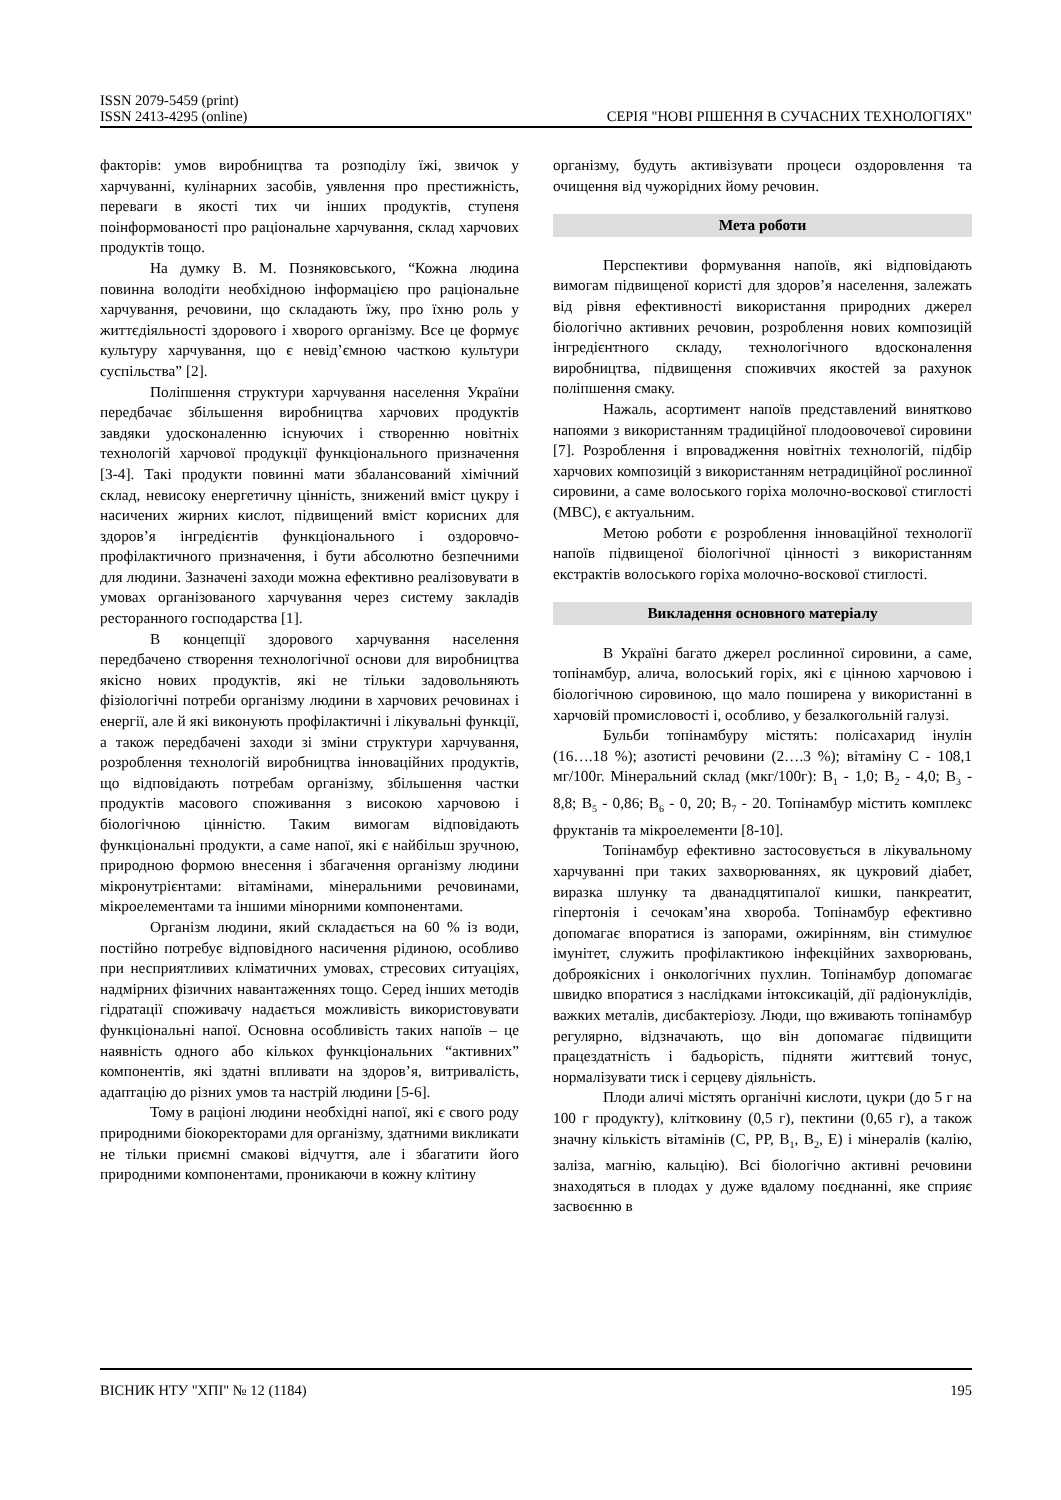ISSN 2079-5459 (print)
ISSN 2413-4295 (online)
СЕРІЯ "НОВІ РІШЕННЯ В СУЧАСНИХ ТЕХНОЛОГІЯХ"
факторів: умов виробництва та розподілу їжі, звичок у харчуванні, кулінарних засобів, уявлення про престижність, переваги в якості тих чи інших продуктів, ступеня поінформованості про раціональне харчування, склад харчових продуктів тощо.
На думку В. М. Позняковського, “Кожна людина повинна володіти необхідною інформацією про раціональне харчування, речовини, що складають їжу, про їхню роль у життєдіяльності здорового і хворого організму. Все це формує культуру харчування, що є невід’ємною часткою культури суспільства” [2].
Поліпшення структури харчування населення України передбачає збільшення виробництва харчових продуктів завдяки удосконаленню існуючих і створенню новітніх технологій харчової продукції функціонального призначення [3-4]. Такі продукти повинні мати збалансований хімічний склад, невисоку енергетичну цінність, знижений вміст цукру і насичених жирних кислот, підвищений вміст корисних для здоров’я інгредієнтів функціонального і оздоровчо-профілактичного призначення, і бути абсолютно безпечними для людини. Зазначені заходи можна ефективно реалізовувати в умовах організованого харчування через систему закладів ресторанного господарства [1].
В концепції здорового харчування населення передбачено створення технологічної основи для виробництва якісно нових продуктів, які не тільки задовольняють фізіологічні потреби організму людини в харчових речовинах і енергії, але й які виконують профілактичні і лікувальні функції, а також передбачені заходи зі зміни структури харчування, розроблення технологій виробництва інноваційних продуктів, що відповідають потребам організму, збільшення частки продуктів масового споживання з високою харчовою і біологічною цінністю. Таким вимогам відповідають функціональні продукти, а саме напої, які є найбільш зручною, природною формою внесення і збагачення організму людини мікронутрієнтами: вітамінами, мінеральними речовинами, мікроелементами та іншими мінорними компонентами.
Організм людини, який складається на 60 % із води, постійно потребує відповідного насичення рідиною, особливо при несприятливих кліматичних умовах, стресових ситуаціях, надмірних фізичних навантаженнях тощо. Серед інших методів гідратації споживачу надається можливість використовувати функціональні напої. Основна особливість таких напоїв – це наявність одного або кількох функціональних “активних” компонентів, які здатні впливати на здоров’я, витривалість, адаптацію до різних умов та настрій людини [5-6].
Тому в раціоні людини необхідні напої, які є свого роду природними біокоректорами для організму, здатними викликати не тільки приємні смакові відчуття, але і збагатити його природними компонентами, проникаючи в кожну клітину
організму, будуть активізувати процеси оздоровлення та очищення від чужорідних йому речовин.
Мета роботи
Перспективи формування напоїв, які відповідають вимогам підвищеної користі для здоров’я населення, залежать від рівня ефективності використання природних джерел біологічно активних речовин, розроблення нових композицій інгредієнтного складу, технологічного вдосконалення виробництва, підвищення споживчих якостей за рахунок поліпшення смаку.
Нажаль, асортимент напоїв представлений винятково напоями з використанням традиційної плодоовочевої сировини [7]. Розроблення і впровадження новітніх технологій, підбір харчових композицій з використанням нетрадиційної рослинної сировини, а саме волоського горіха молочно-воскової стиглості (МВС), є актуальним.
Метою роботи є розроблення інноваційної технології напоїв підвищеної біологічної цінності з використанням екстрактів волоського горіха молочно-воскової стиглості.
Викладення основного матеріалу
В Україні багато джерел рослинної сировини, а саме, топінамбур, алича, волоський горіх, які є цінною харчовою і біологічною сировиною, що мало поширена у використанні в харчовій промисловості і, особливо, у безалкогольній галузі.
Бульби топінамбуру містять: полісахарид інулін (16….18 %); азотисті речовини (2….3 %); вітаміну С - 108,1 мг/100г. Мінеральний склад (мкг/100г): B<sub>1</sub> - 1,0; B<sub>2</sub> - 4,0; B<sub>3</sub> - 8,8; B<sub>5</sub> - 0,86; B<sub>6</sub> - 0, 20; B<sub>7</sub> - 20. Топінамбур містить комплекс фруктанів та мікроелементи [8-10].
Топінамбур ефективно застосовується в лікувальному харчуванні при таких захворюваннях, як цукровий діабет, виразка шлунку та дванадцятипалої кишки, панкреатит, гіпертонія і сечокам’яна хвороба. Топінамбур ефективно допомагає впоратися із запорами, ожирінням, він стимулює імунітет, служить профілактикою інфекційних захворювань, доброякісних і онкологічних пухлин. Топінамбур допомагає швидко впоратися з наслідками інтоксикацій, дії радіонуклідів, важких металів, дисбактеріозу. Люди, що вживають топінамбур регулярно, відзначають, що він допомагає підвищити працездатність і бадьорість, підняти життєвий тонус, нормалізувати тиск і серцеву діяльність.
Плоди аличі містять органічні кислоти, цукри (до 5 г на 100 г продукту), клітковину (0,5 г), пектини (0,65 г), а також значну кількість вітамінів (С, РР, B<sub>1</sub>, B<sub>2</sub>, Е) і мінералів (калію, заліза, магнію, кальцію). Всі біологічно активні речовини знаходяться в плодах у дуже вдалому поєднанні, яке сприяє засвоєнню в
ВІСНИК НТУ "ХПІ" № 12 (1184) 195